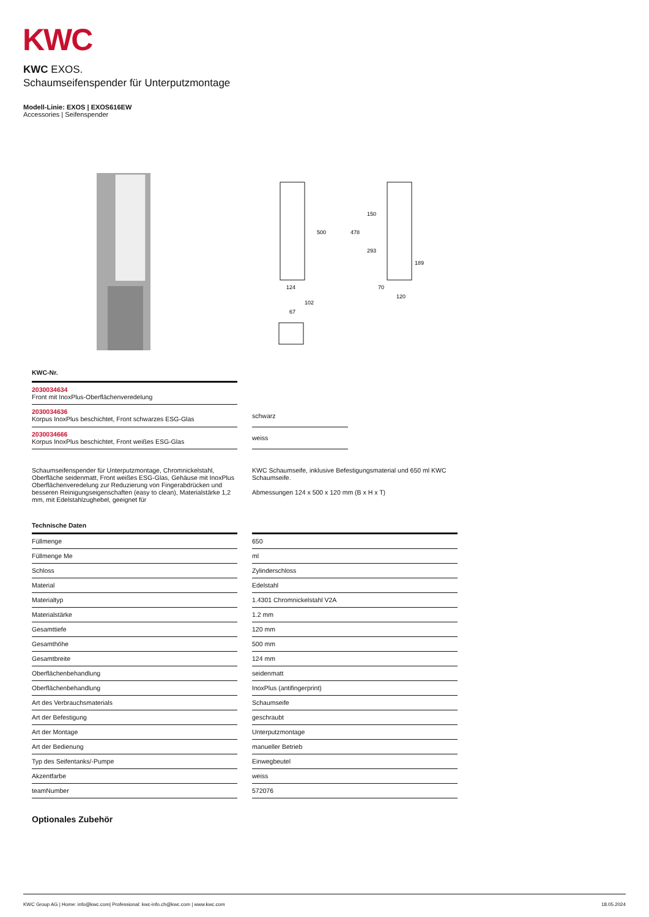KWC
KWC EXOS.
Schaumseifenspender für Unterputzmontage
Modell-Linie: EXOS | EXOS616EW
Accessories | Seifenspender
500
478
150
293
189
124
70
120
102
67
KWC-Nr.
| 2030034634 Front mit InoxPlus-Oberflächenveredelung |
| 2030034636 Korpus InoxPlus beschichtet, Front schwarzes ESG-Glas |
| 2030034666 Korpus InoxPlus beschichtet, Front weißes ESG-Glas |
| schwarz |
| weiss |
Schaumseifenspender für Unterputzmontage, Chromnickelstahl, Oberfläche seidenmatt, Front weißes ESG-Glas, Gehäuse mit InoxPlus Oberflächenveredelung zur Reduzierung von Fingerabdrücken und besseren Reinigungseigenschaften (easy to clean), Materialstärke 1,2 mm, mit Edelstahlzughebel, geeignet für
KWC Schaumseife, inklusive Befestigungsmaterial und 650 ml KWC Schaumseife.
Abmessungen 124 x 500 x 120 mm (B x H x T)
Technische Daten
| Füllmenge |
| Füllmenge Me |
| Schloss |
| Material |
| Materialtyp |
| Materialstärke |
| Gesamttiefe |
| Gesamthöhe |
| Gesamtbreite |
| Oberflächenbehandlung |
| Oberflächenbehandlung |
| Art des Verbrauchsmaterials |
| Art der Befestigung |
| Art der Montage |
| Art der Bedienung |
| Typ des Seifentanks/-Pumpe |
| Akzentfarbe |
| teamNumber |
| 650 |
| ml |
| Zylinderschloss |
| Edelstahl |
| 1.4301 Chromnickelstahl V2A |
| 1.2 mm |
| 120 mm |
| 500 mm |
| 124 mm |
| seidenmatt |
| InoxPlus (antifingerprint) |
| Schaumseife |
| geschraubt |
| Unterputzmontage |
| manueller Betrieb |
| Einwegbeutel |
| weiss |
| 572076 |
Optionales Zubehör
KWC Group AG | Home: info@kwc.com| Professional: kwc-info.ch@kwc.com | www.kwc.com 18.05.2024